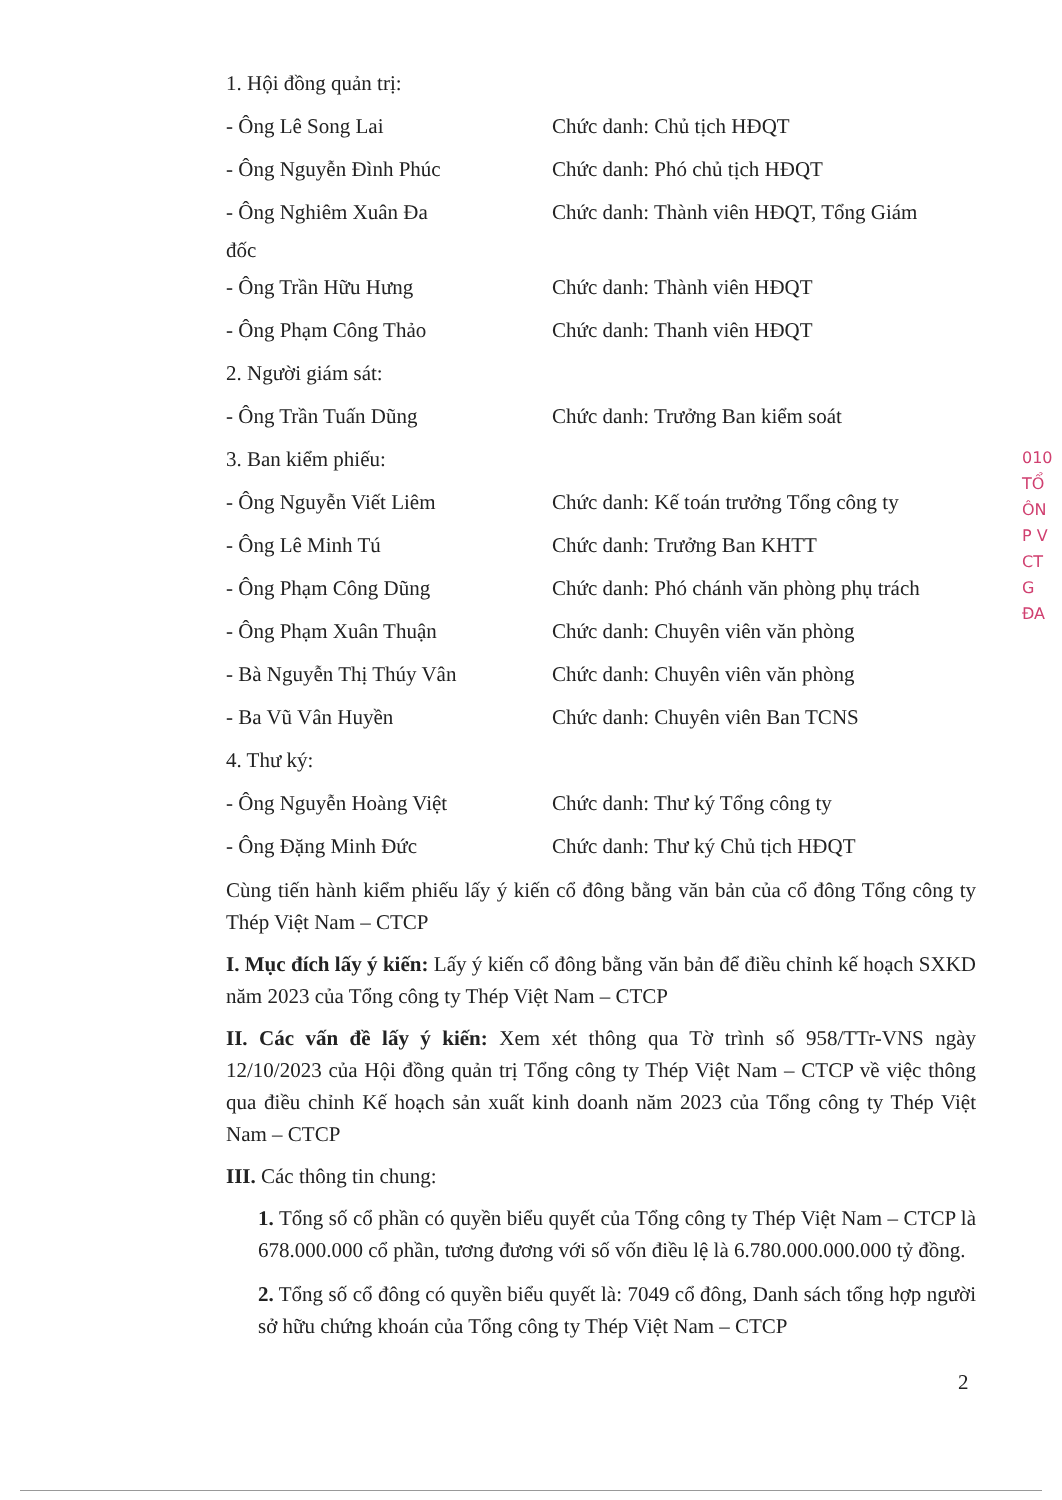1. Hội đồng quản trị:
- Ông Lê Song Lai Chức danh: Chủ tịch HĐQT
- Ông Nguyễn Đình Phúc Chức danh: Phó chủ tịch HĐQT
- Ông Nghiêm Xuân Đa Chức danh: Thành viên HĐQT, Tổng Giám
đốc
- Ông Trần Hữu Hưng Chức danh: Thành viên HĐQT
- Ông Phạm Công Thảo Chức danh: Thanh viên HĐQT
2. Người giám sát:
- Ông Trần Tuấn Dũng Chức danh: Trưởng Ban kiểm soát
3. Ban kiểm phiếu:
- Ông Nguyễn Viết Liêm Chức danh: Kế toán trưởng Tổng công ty
- Ông Lê Minh Tú Chức danh: Trưởng Ban KHTT
- Ông Phạm Công Dũng Chức danh: Phó chánh văn phòng phụ trách
- Ông Phạm Xuân Thuận Chức danh: Chuyên viên văn phòng
- Bà Nguyễn Thị Thúy Vân Chức danh: Chuyên viên văn phòng
- Ba Vũ Vân Huyền Chức danh: Chuyên viên Ban TCNS
4. Thư ký:
- Ông Nguyễn Hoàng Việt Chức danh: Thư ký Tổng công ty
- Ông Đặng Minh Đức Chức danh: Thư ký Chủ tịch HĐQT
Cùng tiến hành kiểm phiếu lấy ý kiến cổ đông bằng văn bản của cổ đông Tổng công ty Thép Việt Nam – CTCP
I. Mục đích lấy ý kiến: Lấy ý kiến cổ đông bằng văn bản để điều chỉnh kế hoạch SXKD năm 2023 của Tổng công ty Thép Việt Nam – CTCP
II. Các vấn đề lấy ý kiến: Xem xét thông qua Tờ trình số 958/TTr-VNS ngày 12/10/2023 của Hội đồng quản trị Tổng công ty Thép Việt Nam – CTCP về việc thông qua điều chỉnh Kế hoạch sản xuất kinh doanh năm 2023 của Tổng công ty Thép Việt Nam – CTCP
III. Các thông tin chung:
1. Tổng số cổ phần có quyền biểu quyết của Tổng công ty Thép Việt Nam – CTCP là 678.000.000 cổ phần, tương đương với số vốn điều lệ là 6.780.000.000.000 tỷ đồng.
2. Tổng số cổ đông có quyền biểu quyết là: 7049 cổ đông, Danh sách tổng hợp người sở hữu chứng khoán của Tổng công ty Thép Việt Nam – CTCP
010
TỔ
ÔN
P V
CT
G ĐA
2